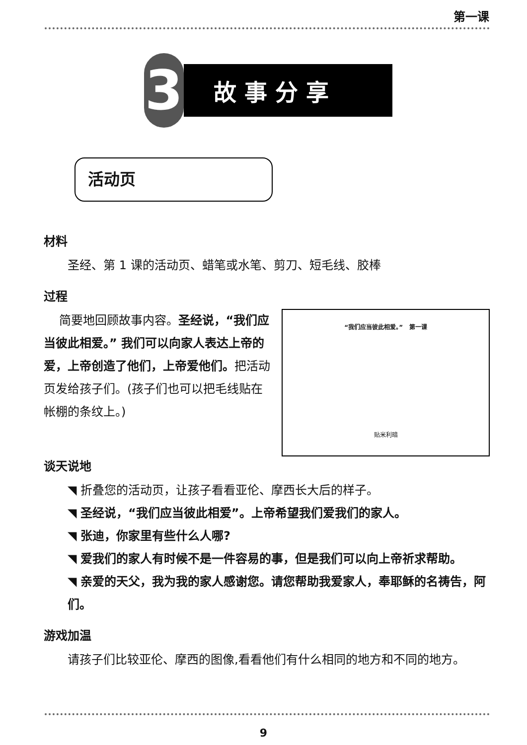第一课
3
故事分享
活动页
材料
圣经、第 1 课的活动页、蜡笔或水笔、剪刀、短毛线、胶棒
过程
“我们应当彼此相爱。” 第一课
贴米利暗
简要地回顾故事内容。圣经说，“我们应当彼此相爱。” 我们可以向家人表达上帝的爱，上帝创造了他们，上帝爱他们。把活动页发给孩子们。(孩子们也可以把毛线贴在帐棚的条纹上。)
谈天说地
◥ 折叠您的活动页，让孩子看看亚伦、摩西长大后的样子。
◥ 圣经说，“我们应当彼此相爱”。上帝希望我们爱我们的家人。
◥ 张迪，你家里有些什么人哪?
◥ 爱我们的家人有时候不是一件容易的事，但是我们可以向上帝祈求帮助。
◥ 亲爱的天父，我为我的家人感谢您。请您帮助我爱家人，奉耶稣的名祷告，阿们。
游戏加温
请孩子们比较亚伦、摩西的图像,看看他们有什么相同的地方和不同的地方。
9